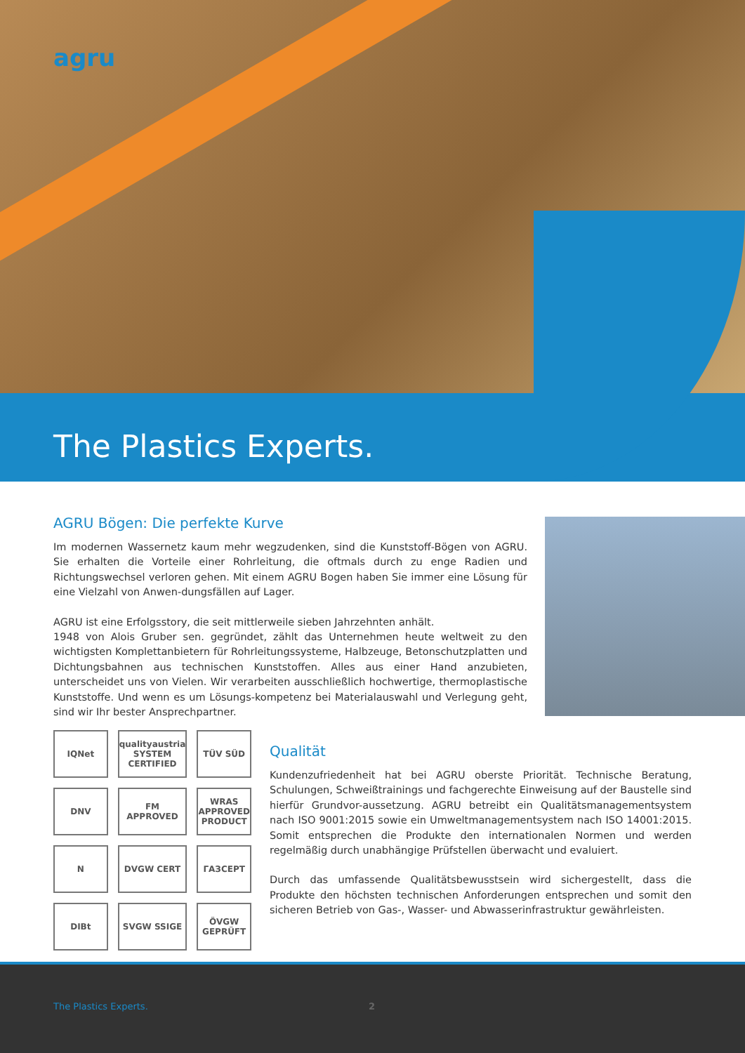agru
The Plastics Experts.
AGRU Bögen: Die perfekte Kurve
Im modernen Wassernetz kaum mehr wegzudenken, sind die Kunststoff-Bögen von AGRU. Sie erhalten die Vorteile einer Rohrleitung, die oftmals durch zu enge Radien und Richtungswechsel verloren gehen. Mit einem AGRU Bogen haben Sie immer eine Lösung für eine Vielzahl von Anwen-dungsfällen auf Lager.
AGRU ist eine Erfolgsstory, die seit mittlerweile sieben Jahrzehnten anhält.
1948 von Alois Gruber sen. gegründet, zählt das Unternehmen heute weltweit zu den wichtigsten Komplettanbietern für Rohrleitungssysteme, Halbzeuge, Betonschutzplatten und Dichtungsbahnen aus technischen Kunststoffen. Alles aus einer Hand anzubieten, unterscheidet uns von Vielen. Wir verarbeiten ausschließlich hochwertige, thermoplastische Kunststoffe. Und wenn es um Lösungs-kompetenz bei Materialauswahl und Verlegung geht, sind wir Ihr bester Ansprechpartner.
IQNet
qualityaustria SYSTEM CERTIFIED
TÜV SÜD
DNV
FM APPROVED
WRAS APPROVED PRODUCT
N
DVGW CERT
ГАЗСЕРТ
DIBt
SVGW SSIGE
ÖVGW GEPRÜFT
Qualität
Kundenzufriedenheit hat bei AGRU oberste Priorität. Technische Beratung, Schulungen, Schweißtrainings und fachgerechte Einweisung auf der Baustelle sind hierfür Grundvor-aussetzung. AGRU betreibt ein Qualitätsmanagementsystem nach ISO 9001:2015 sowie ein Umweltmanagementsystem nach ISO 14001:2015. Somit entsprechen die Produkte den internationalen Normen und werden regelmäßig durch unabhängige Prüfstellen überwacht und evaluiert.
Durch das umfassende Qualitätsbewusstsein wird sichergestellt, dass die Produkte den höchsten technischen Anforderungen entsprechen und somit den sicheren Betrieb von Gas-, Wasser- und Abwasserinfrastruktur gewährleisten.
The Plastics Experts. 2